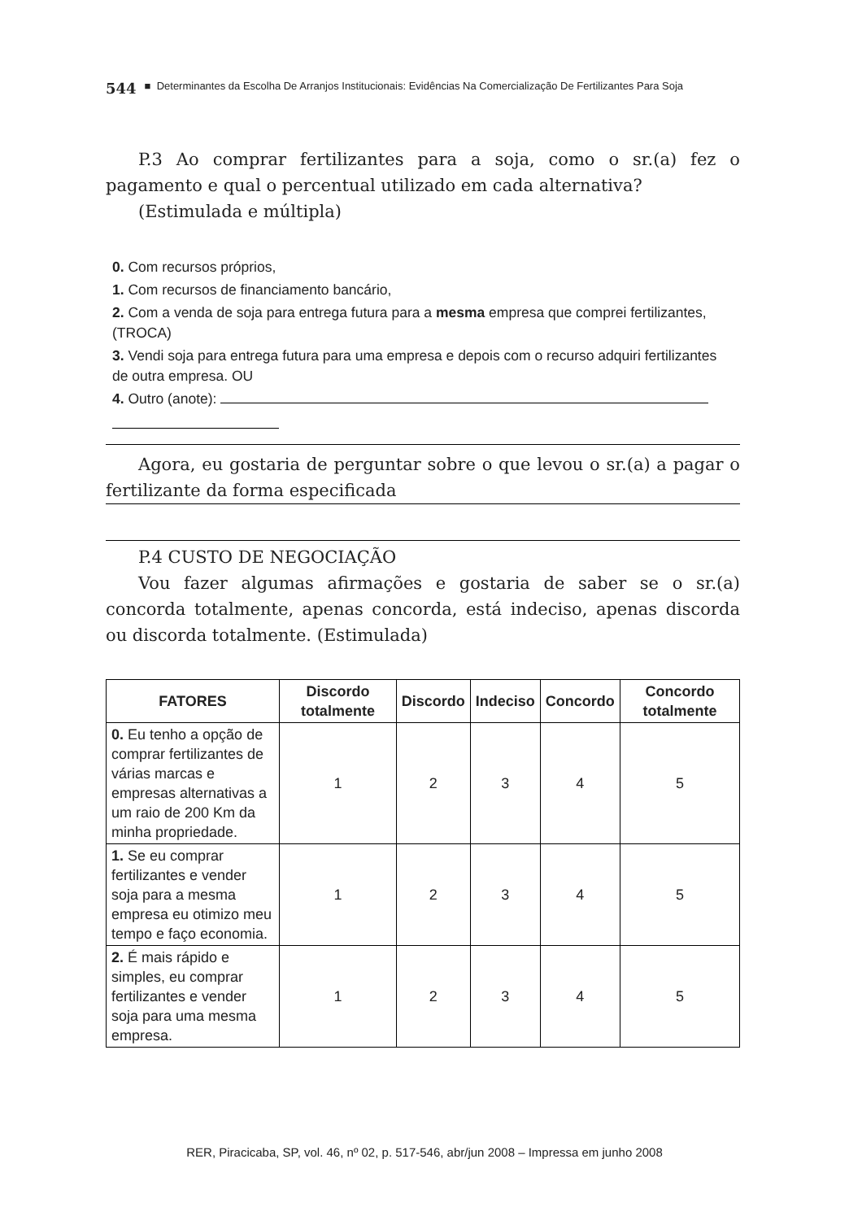544 ■ Determinantes da Escolha De Arranjos Institucionais: Evidências Na Comercialização De Fertilizantes Para Soja
P.3 Ao comprar fertilizantes para a soja, como o sr.(a) fez o pagamento e qual o percentual utilizado em cada alternativa?
(Estimulada e múltipla)
0. Com recursos próprios,
1. Com recursos de financiamento bancário,
2. Com a venda de soja para entrega futura para a mesma empresa que comprei fertilizantes, (TROCA)
3. Vendi soja para entrega futura para uma empresa e depois com o recurso adquiri fertilizantes de outra empresa. OU
4. Outro (anote):
Agora, eu gostaria de perguntar sobre o que levou o sr.(a) a pagar o fertilizante da forma especificada
P.4 CUSTO DE NEGOCIAÇÃO
Vou fazer algumas afirmações e gostaria de saber se o sr.(a) concorda totalmente, apenas concorda, está indeciso, apenas discorda ou discorda totalmente. (Estimulada)
| FATORES | Discordo totalmente | Discordo | Indeciso | Concordo | Concordo totalmente |
| --- | --- | --- | --- | --- | --- |
| 0. Eu tenho a opção de comprar fertilizantes de várias marcas e empresas alternativas a um raio de 200 Km da minha propriedade. | 1 | 2 | 3 | 4 | 5 |
| 1. Se eu comprar fertilizantes e vender soja para a mesma empresa eu otimizo meu tempo e faço economia. | 1 | 2 | 3 | 4 | 5 |
| 2. É mais rápido e simples, eu comprar fertilizantes e vender soja para uma mesma empresa. | 1 | 2 | 3 | 4 | 5 |
RER, Piracicaba, SP, vol. 46, nº 02, p. 517-546, abr/jun 2008 – Impressa em junho 2008